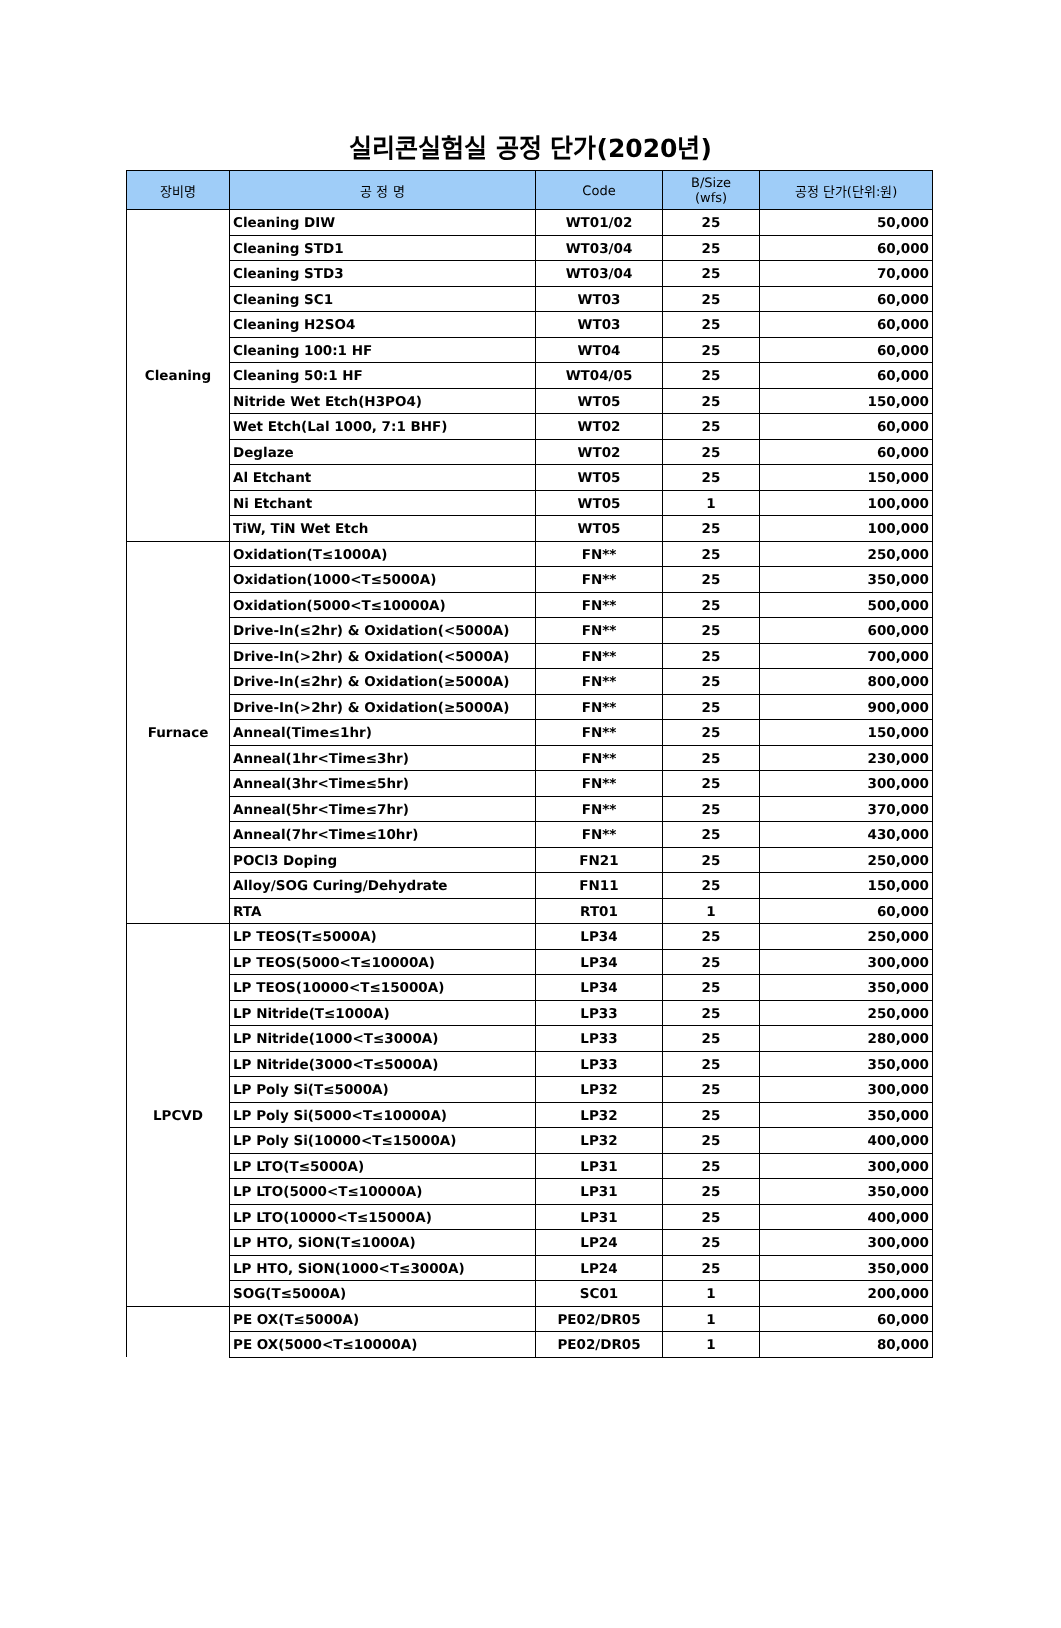실리콘실험실 공정 단가(2020년)
| 장비명 | 공 정 명 | Code | B/Size (wfs) | 공정 단가(단위:원) |
| --- | --- | --- | --- | --- |
| Cleaning | Cleaning DIW | WT01/02 | 25 | 50,000 |
| | Cleaning STD1 | WT03/04 | 25 | 60,000 |
| | Cleaning STD3 | WT03/04 | 25 | 70,000 |
| | Cleaning SC1 | WT03 | 25 | 60,000 |
| | Cleaning H2SO4 | WT03 | 25 | 60,000 |
| | Cleaning 100:1 HF | WT04 | 25 | 60,000 |
| | Cleaning 50:1 HF | WT04/05 | 25 | 60,000 |
| | Nitride Wet Etch(H3PO4) | WT05 | 25 | 150,000 |
| | Wet Etch(Lal 1000, 7:1 BHF) | WT02 | 25 | 60,000 |
| | Deglaze | WT02 | 25 | 60,000 |
| | Al Etchant | WT05 | 25 | 150,000 |
| | Ni Etchant | WT05 | 1 | 100,000 |
| | TiW, TiN Wet Etch | WT05 | 25 | 100,000 |
| Furnace | Oxidation(T≤1000A) | FN** | 25 | 250,000 |
| | Oxidation(1000<T≤5000A) | FN** | 25 | 350,000 |
| | Oxidation(5000<T≤10000A) | FN** | 25 | 500,000 |
| | Drive-In(≤2hr) & Oxidation(<5000A) | FN** | 25 | 600,000 |
| | Drive-In(>2hr) & Oxidation(<5000A) | FN** | 25 | 700,000 |
| | Drive-In(≤2hr) & Oxidation(≥5000A) | FN** | 25 | 800,000 |
| | Drive-In(>2hr) & Oxidation(≥5000A) | FN** | 25 | 900,000 |
| | Anneal(Time≤1hr) | FN** | 25 | 150,000 |
| | Anneal(1hr<Time≤3hr) | FN** | 25 | 230,000 |
| | Anneal(3hr<Time≤5hr) | FN** | 25 | 300,000 |
| | Anneal(5hr<Time≤7hr) | FN** | 25 | 370,000 |
| | Anneal(7hr<Time≤10hr) | FN** | 25 | 430,000 |
| | POCl3 Doping | FN21 | 25 | 250,000 |
| | Alloy/SOG Curing/Dehydrate | FN11 | 25 | 150,000 |
| | RTA | RT01 | 1 | 60,000 |
| LPCVD | LP TEOS(T≤5000A) | LP34 | 25 | 250,000 |
| | LP TEOS(5000<T≤10000A) | LP34 | 25 | 300,000 |
| | LP TEOS(10000<T≤15000A) | LP34 | 25 | 350,000 |
| | LP Nitride(T≤1000A) | LP33 | 25 | 250,000 |
| | LP Nitride(1000<T≤3000A) | LP33 | 25 | 280,000 |
| | LP Nitride(3000<T≤5000A) | LP33 | 25 | 350,000 |
| | LP Poly Si(T≤5000A) | LP32 | 25 | 300,000 |
| | LP Poly Si(5000<T≤10000A) | LP32 | 25 | 350,000 |
| | LP Poly Si(10000<T≤15000A) | LP32 | 25 | 400,000 |
| | LP LTO(T≤5000A) | LP31 | 25 | 300,000 |
| | LP LTO(5000<T≤10000A) | LP31 | 25 | 350,000 |
| | LP LTO(10000<T≤15000A) | LP31 | 25 | 400,000 |
| | LP HTO, SiON(T≤1000A) | LP24 | 25 | 300,000 |
| | LP HTO, SiON(1000<T≤3000A) | LP24 | 25 | 350,000 |
| | SOG(T≤5000A) | SC01 | 1 | 200,000 |
| | PE OX(T≤5000A) | PE02/DR05 | 1 | 60,000 |
| | PE OX(5000<T≤10000A) | PE02/DR05 | 1 | 80,000 |